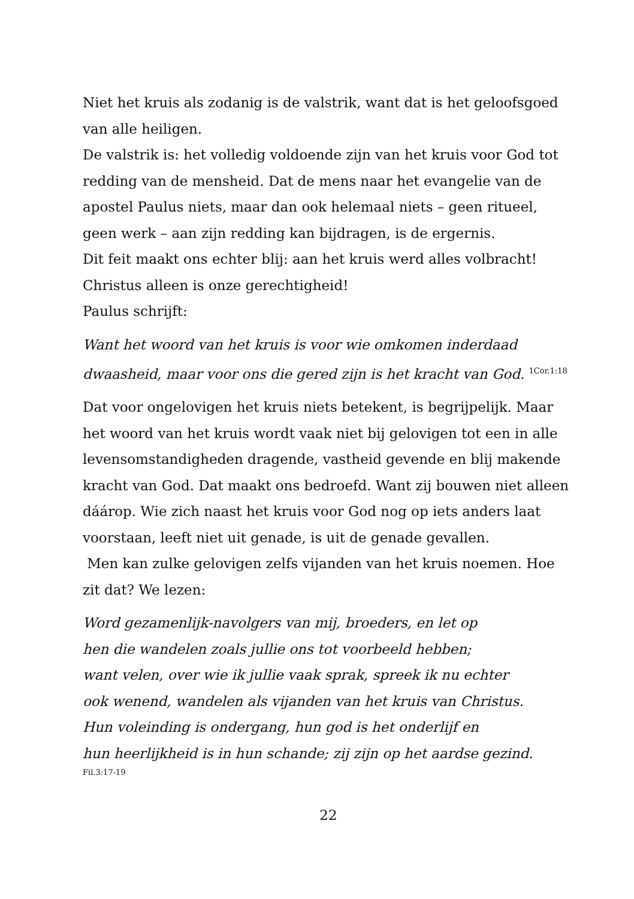Niet het kruis als zodanig is de valstrik, want dat is het geloofsgoed van alle heiligen.
De valstrik is: het volledig voldoende zijn van het kruis voor God tot redding van de mensheid. Dat de mens naar het evangelie van de apostel Paulus niets, maar dan ook helemaal niets – geen ritueel, geen werk – aan zijn redding kan bijdragen, is de ergernis.
Dit feit maakt ons echter blij: aan het kruis werd alles volbracht!
Christus alleen is onze gerechtigheid!
Paulus schrijft:
Want het woord van het kruis is voor wie omkomen inderdaad dwaasheid, maar voor ons die gered zijn is het kracht van God. <sup>1Cor.1:18</sup>
Dat voor ongelovigen het kruis niets betekent, is begrijpelijk. Maar het woord van het kruis wordt vaak niet bij gelovigen tot een in alle levensomstandigheden dragende, vastheid gevende en blij makende kracht van God. Dat maakt ons bedroefd. Want zij bouwen niet alleen dáárop. Wie zich naast het kruis voor God nog op iets anders laat voorstaan, leeft niet uit genade, is uit de genade gevallen.
Men kan zulke gelovigen zelfs vijanden van het kruis noemen. Hoe zit dat? We lezen:
Word gezamenlijk-navolgers van mij, broeders, en let op
hen die wandelen zoals jullie ons tot voorbeeld hebben;
want velen, over wie ik jullie vaak sprak, spreek ik nu echter
ook wenend, wandelen als vijanden van het kruis van Christus.
Hun voleinding is ondergang, hun god is het onderlijf en
hun heerlijkheid is in hun schande; zij zijn op het aardse gezind.
Fil.3:17-19
22